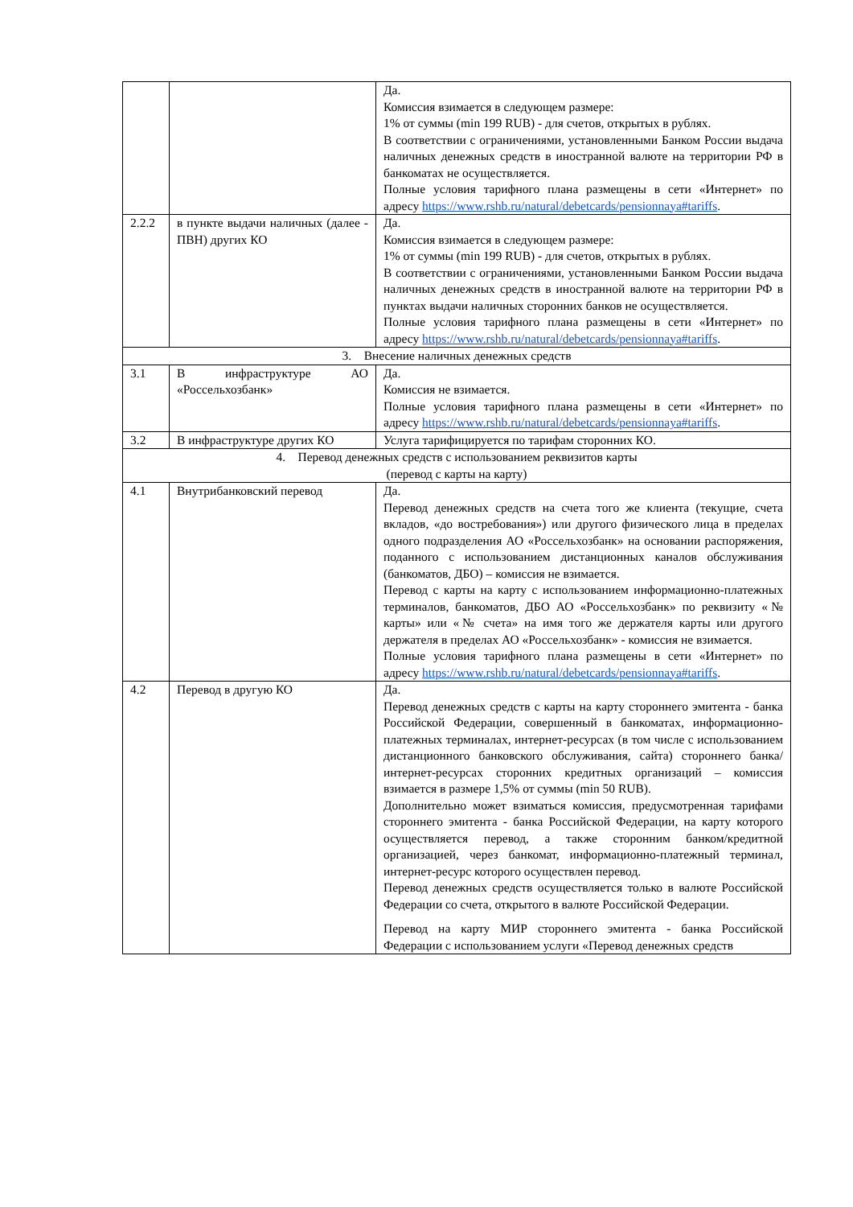| | | Да. Комиссия взимается в следующем размере: 1% от суммы (min 199 RUB) - для счетов, открытых в рублях. В соответствии с ограничениями, установленными Банком России выдача наличных денежных средств в иностранной валюте на территории РФ в банкоматах не осуществляется. Полные условия тарифного плана размещены в сети «Интернет» по адресу https://www.rshb.ru/natural/debetcards/pensionnaya#tariffs . |
| 2.2.2 | в пункте выдачи наличных (далее - ПВН) других КО | Да. Комиссия взимается в следующем размере: 1% от суммы (min 199 RUB) - для счетов, открытых в рублях. В соответствии с ограничениями, установленными Банком России выдача наличных денежных средств в иностранной валюте на территории РФ в пунктах выдачи наличных сторонних банков не осуществляется. Полные условия тарифного плана размещены в сети «Интернет» по адресу https://www.rshb.ru/natural/debetcards/pensionnaya#tariffs . |
| 3. Внесение наличных денежных средств | | |
| 3.1 | В инфраструктуре АО «Россельхозбанк» | Да. Комиссия не взимается. Полные условия тарифного плана размещены в сети «Интернет» по адресу https://www.rshb.ru/natural/debetcards/pensionnaya#tariffs . |
| 3.2 | В инфраструктуре других КО | Услуга тарифицируется по тарифам сторонних КО. |
| 4. Перевод денежных средств с использованием реквизитов карты (перевод с карты на карту) | | |
| 4.1 | Внутрибанковский перевод | Да. Перевод денежных средств на счета того же клиента (текущие, счета вкладов, «до востребования») или другого физического лица в пределах одного подразделения АО «Россельхозбанк» на основании распоряжения, поданного с использованием дистанционных каналов обслуживания (банкоматов, ДБО) – комиссия не взимается. Перевод с карты на карту с использованием информационно-платежных терминалов, банкоматов, ДБО АО «Россельхозбанк» по реквизиту «№ карты» или «№ счета» на имя того же держателя карты или другого держателя в пределах АО «Россельхозбанк» - комиссия не взимается. Полные условия тарифного плана размещены в сети «Интернет» по адресу https://www.rshb.ru/natural/debetcards/pensionnaya#tariffs . |
| 4.2 | Перевод в другую КО | Да. Перевод денежных средств с карты на карту стороннего эмитента - банка Российской Федерации, совершенный в банкоматах, информационно-платежных терминалах, интернет-ресурсах (в том числе с использованием дистанционного банковского обслуживания, сайта) стороннего банка/интернет-ресурсах сторонних кредитных организаций – комиссия взимается в размере 1,5% от суммы (min 50 RUB). Дополнительно может взиматься комиссия, предусмотренная тарифами стороннего эмитента - банка Российской Федерации, на карту которого осуществляется перевод, а также сторонним банком/кредитной организацией, через банкомат, информационно-платежный терминал, интернет-ресурс которого осуществлен перевод. Перевод денежных средств осуществляется только в валюте Российской Федерации со счета, открытого в валюте Российской Федерации. Перевод на карту МИР стороннего эмитента - банка Российской Федерации с использованием услуги «Перевод денежных средств |